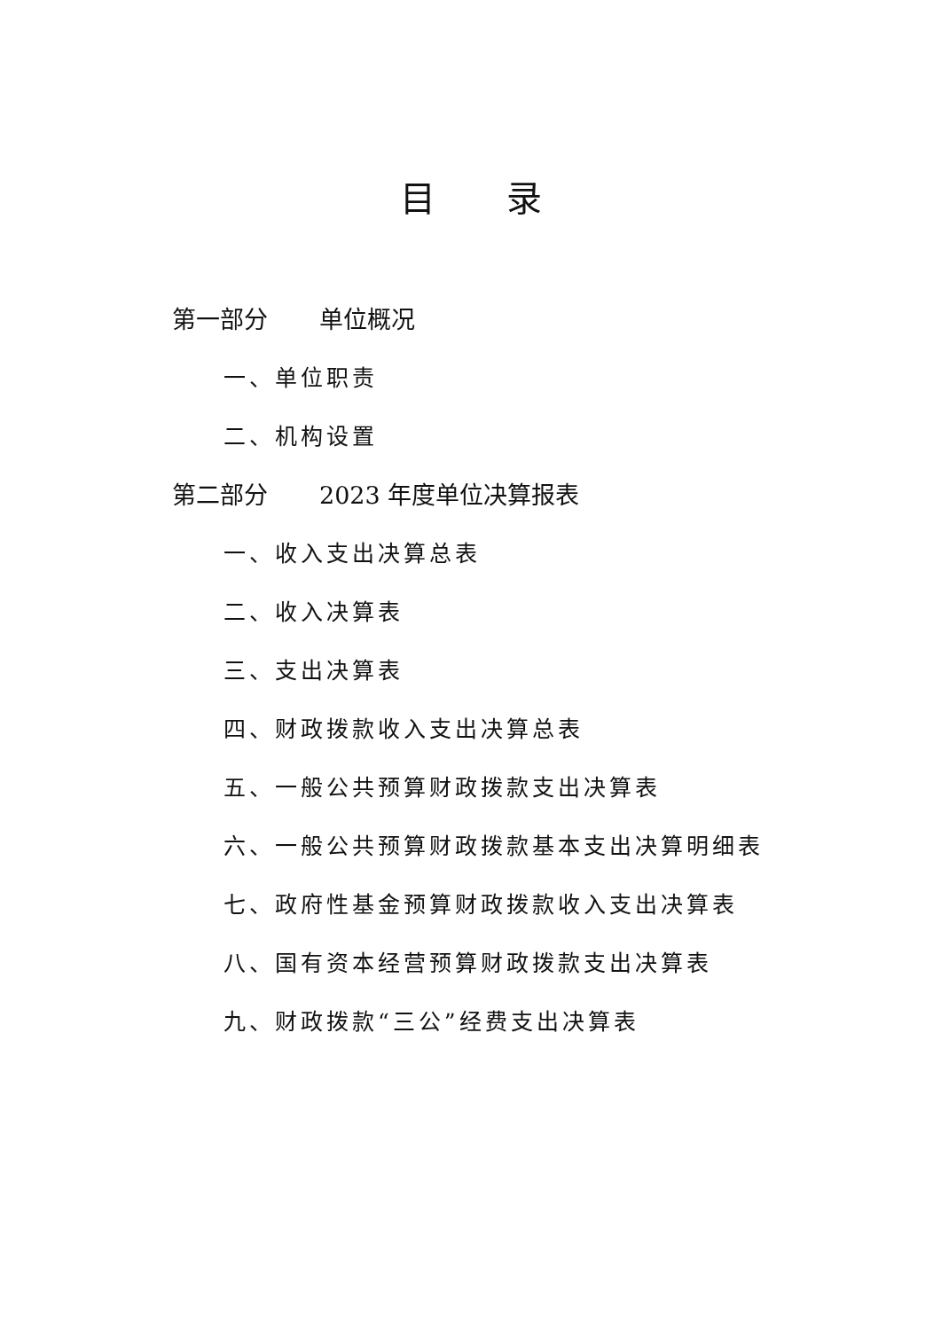目 录
第一部分 单位概况
一、单位职责
二、机构设置
第二部分 2023 年度单位决算报表
一、收入支出决算总表
二、收入决算表
三、支出决算表
四、财政拨款收入支出决算总表
五、一般公共预算财政拨款支出决算表
六、一般公共预算财政拨款基本支出决算明细表
七、政府性基金预算财政拨款收入支出决算表
八、国有资本经营预算财政拨款支出决算表
九、财政拨款“三公”经费支出决算表